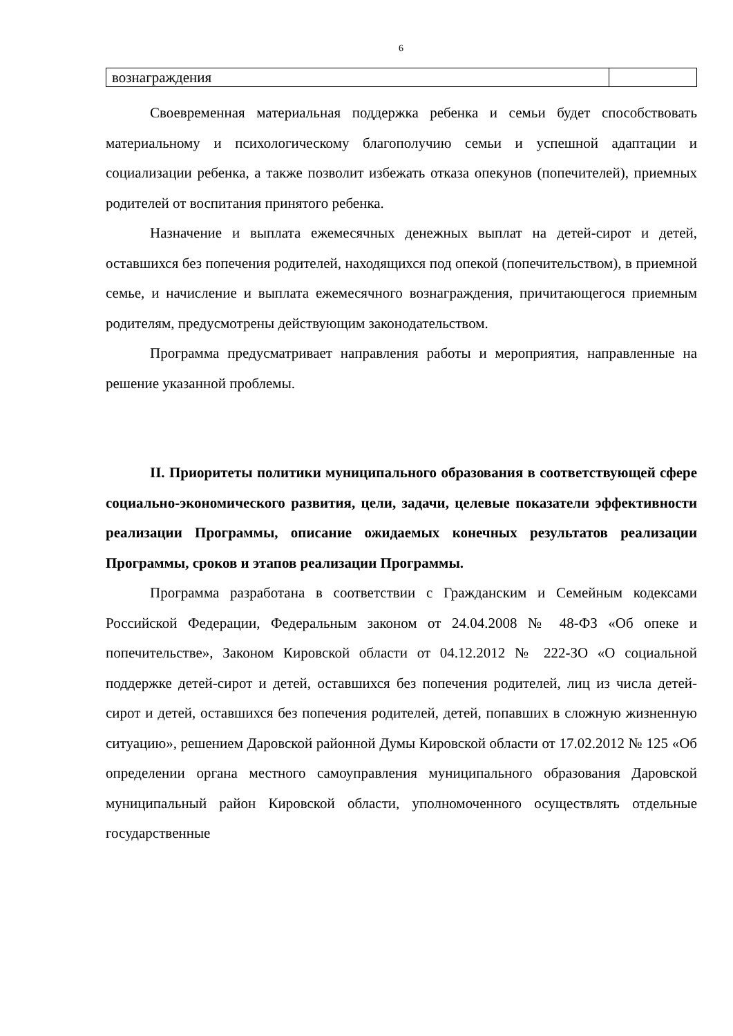6
| вознаграждения | |
Своевременная материальная поддержка ребенка и семьи будет способствовать материальному и психологическому благополучию семьи и успешной адаптации и социализации ребенка, а также позволит избежать отказа опекунов (попечителей), приемных родителей от воспитания принятого ребенка.
Назначение и выплата ежемесячных денежных выплат на детей-сирот и детей, оставшихся без попечения родителей, находящихся под опекой (попечительством), в приемной семье, и начисление и выплата ежемесячного вознаграждения, причитающегося приемным родителям, предусмотрены действующим законодательством.
Программа предусматривает направления работы и мероприятия, направленные на решение указанной проблемы.
II. Приоритеты политики муниципального образования в соответствующей сфере социально-экономического развития, цели, задачи, целевые показатели эффективности реализации Программы, описание ожидаемых конечных результатов реализации Программы, сроков и этапов реализации Программы.
Программа разработана в соответствии с Гражданским и Семейным кодексами Российской Федерации, Федеральным законом от 24.04.2008 № 48-ФЗ «Об опеке и попечительстве», Законом Кировской области от 04.12.2012 № 222-ЗО «О социальной поддержке детей-сирот и детей, оставшихся без попечения родителей, лиц из числа детей-сирот и детей, оставшихся без попечения родителей, детей, попавших в сложную жизненную ситуацию», решением Даровской районной Думы Кировской области от 17.02.2012 № 125 «Об определении органа местного самоуправления муниципального образования Даровской муниципальный район Кировской области, уполномоченного осуществлять отдельные государственные